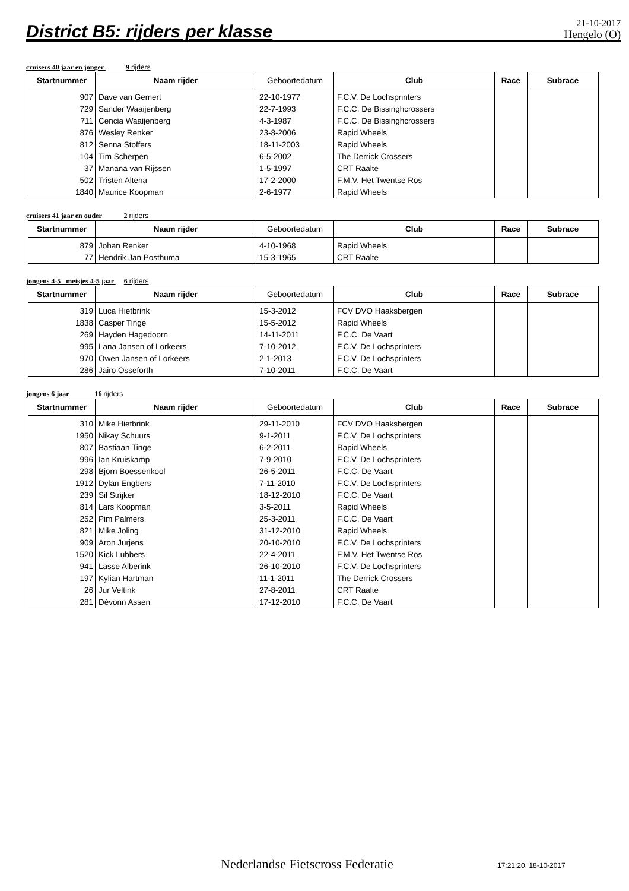District B5: rijders per klasse
21-10-2017
Hengelo (O)
cruisers 40 jaar en jonger 9 rijders
| Startnummer | Naam rijder | Geboortedatum | Club | Race | Subrace |
| --- | --- | --- | --- | --- | --- |
| 907 | Dave van Gemert | 22-10-1977 | F.C.V. De Lochsprinters | | |
| 729 | Sander Waaijenberg | 22-7-1993 | F.C.C. De Bissinghcrossers | | |
| 711 | Cencia Waaijenberg | 4-3-1987 | F.C.C. De Bissinghcrossers | | |
| 876 | Wesley Renker | 23-8-2006 | Rapid Wheels | | |
| 812 | Senna Stoffers | 18-11-2003 | Rapid Wheels | | |
| 104 | Tim Scherpen | 6-5-2002 | The Derrick Crossers | | |
| 37 | Manana van Rijssen | 1-5-1997 | CRT Raalte | | |
| 502 | Tristen Altena | 17-2-2000 | F.M.V. Het Twentse Ros | | |
| 1840 | Maurice Koopman | 2-6-1977 | Rapid Wheels | | |
cruisers 41 jaar en ouder 2 rijders
| Startnummer | Naam rijder | Geboortedatum | Club | Race | Subrace |
| --- | --- | --- | --- | --- | --- |
| 879 | Johan Renker | 4-10-1968 | Rapid Wheels | | |
| 77 | Hendrik Jan Posthuma | 15-3-1965 | CRT Raalte | | |
jongens 4-5 meisjes 4-5 jaar 6 rijders
| Startnummer | Naam rijder | Geboortedatum | Club | Race | Subrace |
| --- | --- | --- | --- | --- | --- |
| 319 | Luca Hietbrink | 15-3-2012 | FCV DVO Haaksbergen | | |
| 1838 | Casper Tinge | 15-5-2012 | Rapid Wheels | | |
| 269 | Hayden Hagedoorn | 14-11-2011 | F.C.C. De Vaart | | |
| 995 | Lana Jansen of Lorkeers | 7-10-2012 | F.C.V. De Lochsprinters | | |
| 970 | Owen Jansen of Lorkeers | 2-1-2013 | F.C.V. De Lochsprinters | | |
| 286 | Jairo Osseforth | 7-10-2011 | F.C.C. De Vaart | | |
jongens 6 jaar 16 rijders
| Startnummer | Naam rijder | Geboortedatum | Club | Race | Subrace |
| --- | --- | --- | --- | --- | --- |
| 310 | Mike Hietbrink | 29-11-2010 | FCV DVO Haaksbergen | | |
| 1950 | Nikay Schuurs | 9-1-2011 | F.C.V. De Lochsprinters | | |
| 807 | Bastiaan Tinge | 6-2-2011 | Rapid Wheels | | |
| 996 | Ian Kruiskamp | 7-9-2010 | F.C.V. De Lochsprinters | | |
| 298 | Bjorn Boessenkool | 26-5-2011 | F.C.C. De Vaart | | |
| 1912 | Dylan Engbers | 7-11-2010 | F.C.V. De Lochsprinters | | |
| 239 | Sil Strijker | 18-12-2010 | F.C.C. De Vaart | | |
| 814 | Lars Koopman | 3-5-2011 | Rapid Wheels | | |
| 252 | Pim Palmers | 25-3-2011 | F.C.C. De Vaart | | |
| 821 | Mike Joling | 31-12-2010 | Rapid Wheels | | |
| 909 | Aron Jurjens | 20-10-2010 | F.C.V. De Lochsprinters | | |
| 1520 | Kick Lubbers | 22-4-2011 | F.M.V. Het Twentse Ros | | |
| 941 | Lasse Alberink | 26-10-2010 | F.C.V. De Lochsprinters | | |
| 197 | Kylian Hartman | 11-1-2011 | The Derrick Crossers | | |
| 26 | Jur Veltink | 27-8-2011 | CRT Raalte | | |
| 281 | Dévonn Assen | 17-12-2010 | F.C.C. De Vaart | | |
Nederlandse Fietscross Federatie
17:21:20, 18-10-2017